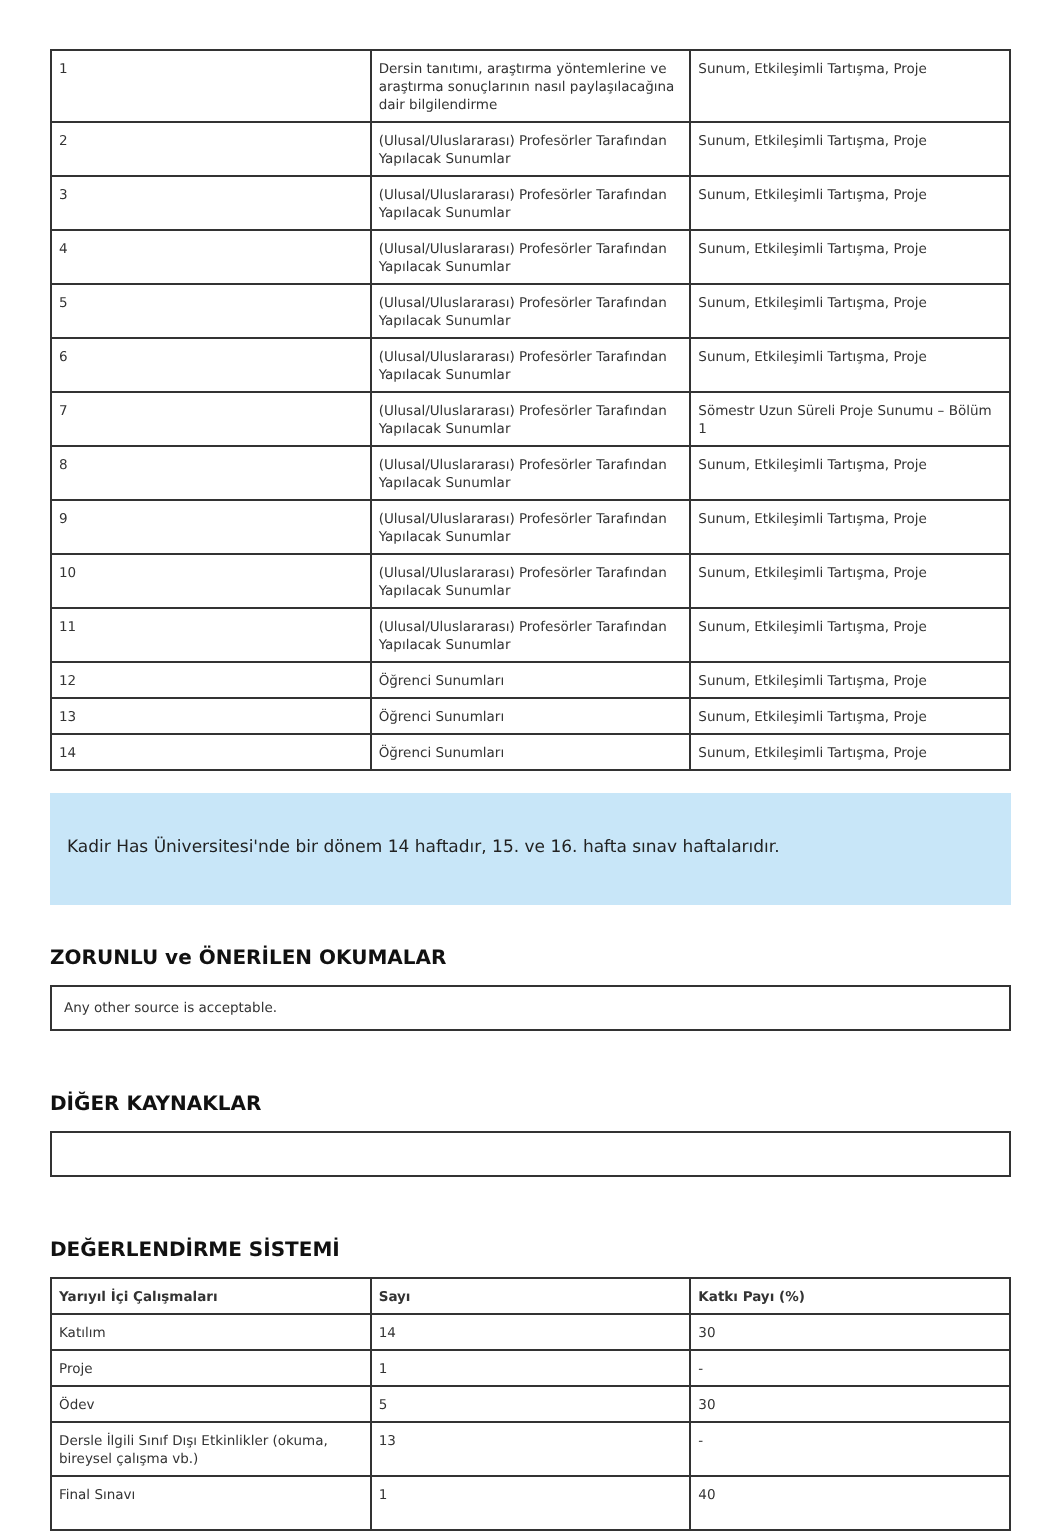| 1 | Dersin tanıtımı, araştırma yöntemlerine ve araştırma sonuçlarının nasıl paylaşılacağına dair bilgilendirme | Sunum, Etkileşimli Tartışma, Proje |
| 2 | (Ulusal/Uluslararası) Profesörler Tarafından Yapılacak Sunumlar | Sunum, Etkileşimli Tartışma, Proje |
| 3 | (Ulusal/Uluslararası) Profesörler Tarafından Yapılacak Sunumlar | Sunum, Etkileşimli Tartışma, Proje |
| 4 | (Ulusal/Uluslararası) Profesörler Tarafından Yapılacak Sunumlar | Sunum, Etkileşimli Tartışma, Proje |
| 5 | (Ulusal/Uluslararası) Profesörler Tarafından Yapılacak Sunumlar | Sunum, Etkileşimli Tartışma, Proje |
| 6 | (Ulusal/Uluslararası) Profesörler Tarafından Yapılacak Sunumlar | Sunum, Etkileşimli Tartışma, Proje |
| 7 | (Ulusal/Uluslararası) Profesörler Tarafından Yapılacak Sunumlar | Sömestr Uzun Süreli Proje Sunumu – Bölüm 1 |
| 8 | (Ulusal/Uluslararası) Profesörler Tarafından Yapılacak Sunumlar | Sunum, Etkileşimli Tartışma, Proje |
| 9 | (Ulusal/Uluslararası) Profesörler Tarafından Yapılacak Sunumlar | Sunum, Etkileşimli Tartışma, Proje |
| 10 | (Ulusal/Uluslararası) Profesörler Tarafından Yapılacak Sunumlar | Sunum, Etkileşimli Tartışma, Proje |
| 11 | (Ulusal/Uluslararası) Profesörler Tarafından Yapılacak Sunumlar | Sunum, Etkileşimli Tartışma, Proje |
| 12 | Öğrenci Sunumları | Sunum, Etkileşimli Tartışma, Proje |
| 13 | Öğrenci Sunumları | Sunum, Etkileşimli Tartışma, Proje |
| 14 | Öğrenci Sunumları | Sunum, Etkileşimli Tartışma, Proje |
Kadir Has Üniversitesi'nde bir dönem 14 haftadır, 15. ve 16. hafta sınav haftalarıdır.
ZORUNLU ve ÖNERİLEN OKUMALAR
Any other source is acceptable.
DİĞER KAYNAKLAR
DEĞERLENDİRME SİSTEMİ
| Yarıyıl İçi Çalışmaları | Sayı | Katkı Payı (%) |
| --- | --- | --- |
| Katılım | 14 | 30 |
| Proje | 1 | - |
| Ödev | 5 | 30 |
| Dersle İlgili Sınıf Dışı Etkinlikler (okuma, bireysel çalışma vb.) | 13 | - |
| Final Sınavı | 1 | 40 |